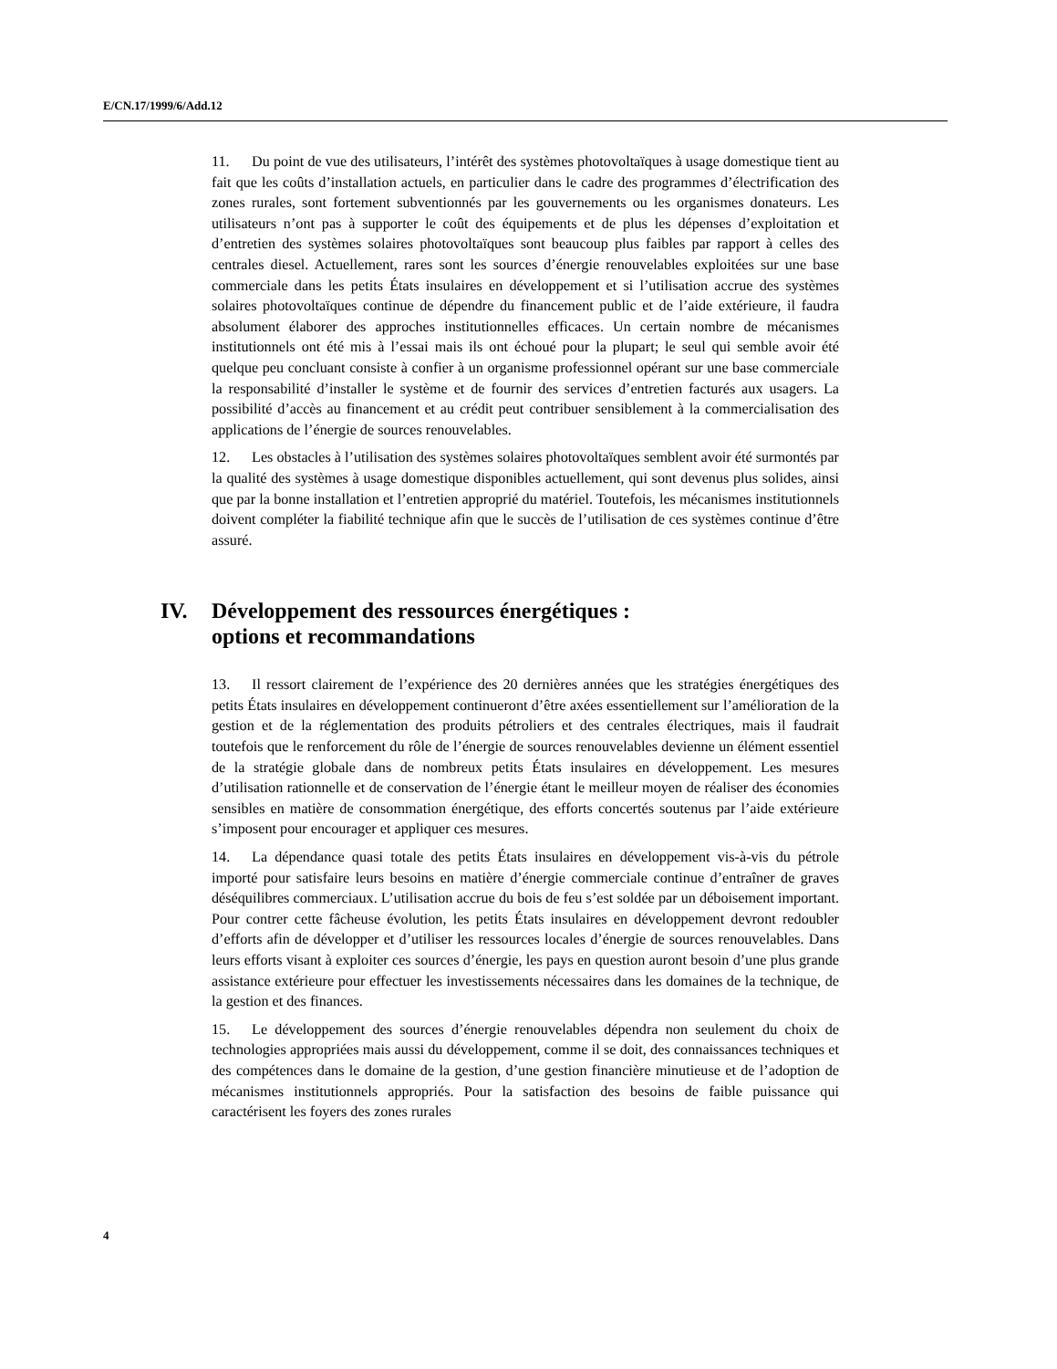E/CN.17/1999/6/Add.12
11. Du point de vue des utilisateurs, l’intérêt des systèmes photovoltaïques à usage domestique tient au fait que les coûts d’installation actuels, en particulier dans le cadre des programmes d’électrification des zones rurales, sont fortement subventionnés par les gouvernements ou les organismes donateurs. Les utilisateurs n’ont pas à supporter le coût des équipements et de plus les dépenses d’exploitation et d’entretien des systèmes solaires photovoltaïques sont beaucoup plus faibles par rapport à celles des centrales diesel. Actuellement, rares sont les sources d’énergie renouvelables exploitées sur une base commerciale dans les petits États insulaires en développement et si l’utilisation accrue des systèmes solaires photovoltaïques continue de dépendre du financement public et de l’aide extérieure, il faudra absolument élaborer des approches institutionnelles efficaces. Un certain nombre de mécanismes institutionnels ont été mis à l’essai mais ils ont échoué pour la plupart; le seul qui semble avoir été quelque peu concluant consiste à confier à un organisme professionnel opérant sur une base commerciale la responsabilité d’installer le système et de fournir des services d’entretien facturés aux usagers. La possibilité d’accès au financement et au crédit peut contribuer sensiblement à la commercialisation des applications de l’énergie de sources renouvelables.
12. Les obstacles à l’utilisation des systèmes solaires photovoltaïques semblent avoir été surmontés par la qualité des systèmes à usage domestique disponibles actuellement, qui sont devenus plus solides, ainsi que par la bonne installation et l’entretien approprié du matériel. Toutefois, les mécanismes institutionnels doivent compléter la fiabilité technique afin que le succès de l’utilisation de ces systèmes continue d’être assuré.
IV. Développement des ressources énergétiques :
options et recommandations
13. Il ressort clairement de l’expérience des 20 dernières années que les stratégies énergétiques des petits États insulaires en développement continueront d’être axées essentiellement sur l’amélioration de la gestion et de la réglementation des produits pétroliers et des centrales électriques, mais il faudrait toutefois que le renforcement du rôle de l’énergie de sources renouvelables devienne un élément essentiel de la stratégie globale dans de nombreux petits États insulaires en développement. Les mesures d’utilisation rationnelle et de conservation de l’énergie étant le meilleur moyen de réaliser des économies sensibles en matière de consommation énergétique, des efforts concertés soutenus par l’aide extérieure s’imposent pour encourager et appliquer ces mesures.
14. La dépendance quasi totale des petits États insulaires en développement vis-à-vis du pétrole importé pour satisfaire leurs besoins en matière d’énergie commerciale continue d’entraîner de graves déséquilibres commerciaux. L’utilisation accrue du bois de feu s’est soldée par un déboisement important. Pour contrer cette fâcheuse évolution, les petits États insulaires en développement devront redoubler d’efforts afin de développer et d’utiliser les ressources locales d’énergie de sources renouvelables. Dans leurs efforts visant à exploiter ces sources d’énergie, les pays en question auront besoin d’une plus grande assistance extérieure pour effectuer les investissements nécessaires dans les domaines de la technique, de la gestion et des finances.
15. Le développement des sources d’énergie renouvelables dépendra non seulement du choix de technologies appropriées mais aussi du développement, comme il se doit, des connaissances techniques et des compétences dans le domaine de la gestion, d’une gestion financière minutieuse et de l’adoption de mécanismes institutionnels appropriés. Pour la satisfaction des besoins de faible puissance qui caractérisent les foyers des zones rurales
4